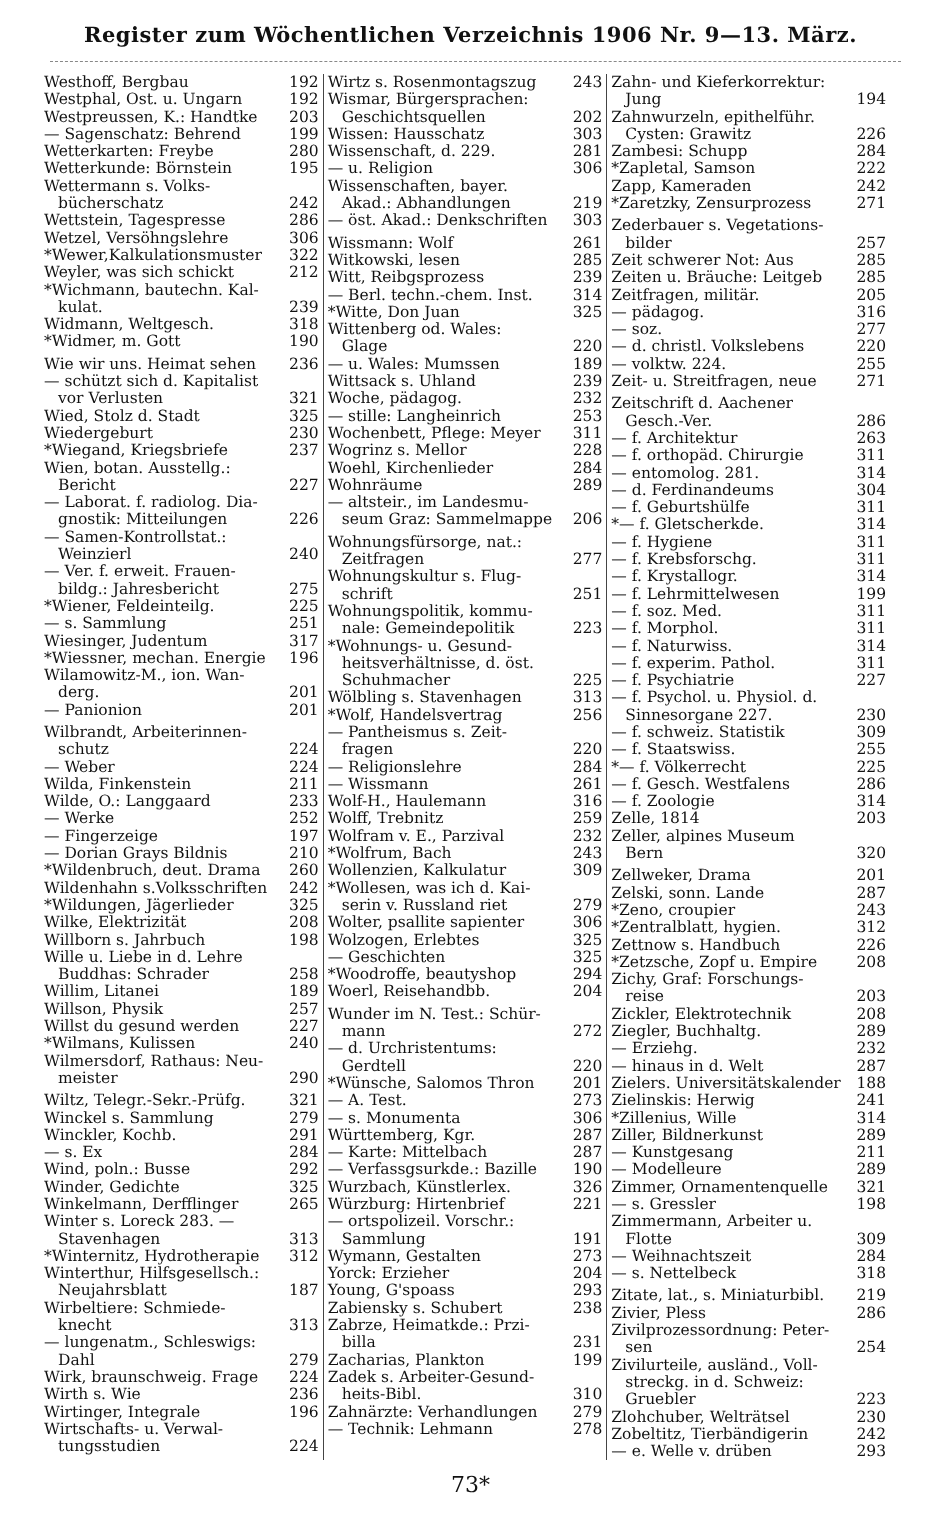Register zum Wöchentlichen Verzeichnis 1906 Nr. 9—13. März.
Westhoff, Bergbau 192
Westphal, Ost. u. Ungarn 192
Westpreussen, K.: Handtke 203
— Sagenschatz: Behrend 199
Wetterkarten: Freybe 280
Wetterkunde: Börnstein 195
Wettermann s. Volks-
bücherschatz 242
Wettstein, Tagespresse 286
Wetzel, Versöhngslehre 306
*Wewer,Kalkulationsmuster 322
Weyler, was sich schickt 212
*Wichmann, bautechn. Kal-
kulat. 239
Widmann, Weltgesch. 318
*Widmer, m. Gott 190
Wie wir uns. Heimat sehen 236
— schützt sich d. Kapitalist
vor Verlusten 321
Wied, Stolz d. Stadt 325
Wiedergeburt 230
*Wiegand, Kriegsbriefe 237
Wien, botan. Ausstellg.:
Bericht 227
— Laborat. f. radiolog. Dia-
gnostik: Mitteilungen 226
— Samen-Kontrollstat.:
Weinzierl 240
— Ver. f. erweit. Frauen-
bildg.: Jahresbericht 275
*Wiener, Feldeinteilg. 225
— s. Sammlung 251
Wiesinger, Judentum 317
*Wiessner, mechan. Energie 196
Wilamowitz-M., ion. Wan-
derg. 201
— Panionion 201
Wilbrandt, Arbeiterinnen-
schutz 224
— Weber 224
Wilda, Finkenstein 211
Wilde, O.: Langgaard 233
— Werke 252
— Fingerzeige 197
— Dorian Grays Bildnis 210
*Wildenbruch, deut. Drama 260
Wildenhahn s.Volksschriften 242
*Wildungen, Jägerlieder 325
Wilke, Elektrizität 208
Willborn s. Jahrbuch 198
Wille u. Liebe in d. Lehre
Buddhas: Schrader 258
Willim, Litanei 189
Willson, Physik 257
Willst du gesund werden 227
*Wilmans, Kulissen 240
Wilmersdorf, Rathaus: Neu-
meister 290
Wiltz, Telegr.-Sekr.-Prüfg. 321
Winckel s. Sammlung 279
Winckler, Kochb. 291
— s. Ex 284
Wind, poln.: Busse 292
Winder, Gedichte 325
Winkelmann, Derfflinger 265
Winter s. Loreck 283. —
Stavenhagen 313
*Winternitz, Hydrotherapie 312
Winterthur, Hilfsgesellsch.:
Neujahrsblatt 187
Wirbeltiere: Schmiede-
knecht 313
— lungenatm., Schleswigs:
Dahl 279
Wirk, braunschweig. Frage 224
Wirth s. Wie 236
Wirtinger, Integrale 196
Wirtschafts- u. Verwal-
tungsstudien 224
Wirtz s. Rosenmontagszug 243
Wismar, Bürgersprachen:
Geschichtsquellen 202
Wissen: Hausschatz 303
Wissenschaft, d. 229. 281
— u. Religion 306
Wissenschaften, bayer.
Akad.: Abhandlungen 219
— öst. Akad.: Denkschriften 303
Wissmann: Wolf 261
Witkowski, lesen 285
Witt, Reibgsprozess 239
— Berl. techn.-chem. Inst. 314
*Witte, Don Juan 325
Wittenberg od. Wales:
Glage 220
— u. Wales: Mumssen 189
Wittsack s. Uhland 239
Woche, pädagog. 232
— stille: Langheinrich 253
Wochenbett, Pflege: Meyer 311
Wogrinz s. Mellor 228
Woehl, Kirchenlieder 284
Wohnräume 289
— altsteir., im Landesmu-
seum Graz: Sammelmappe 206
Wohnungsfürsorge, nat.:
Zeitfragen 277
Wohnungskultur s. Flug-
schrift 251
Wohnungspolitik, kommu-
nale: Gemeindepolitik 223
*Wohnungs- u. Gesund-
heitsverhältnisse, d. öst.
Schuhmacher 225
Wölbling s. Stavenhagen 313
*Wolf, Handelsvertrag 256
— Pantheismus s. Zeit-
fragen 220
— Religionslehre 284
— Wissmann 261
Wolf-H., Haulemann 316
Wolff, Trebnitz 259
Wolfram v. E., Parzival 232
*Wolfrum, Bach 243
Wollenzien, Kalkulatur 309
*Wollesen, was ich d. Kai-
serin v. Russland riet 279
Wolter, psallite sapienter 306
Wolzogen, Erlebtes 325
— Geschichten 325
*Woodroffe, beautyshop 294
Woerl, Reisehandbb. 204
Wunder im N. Test.: Schür-
mann 272
— d. Urchristentums:
Gerdtell 220
*Wünsche, Salomos Thron 201
— A. Test. 273
— s. Monumenta 306
Württemberg, Kgr. 287
— Karte: Mittelbach 287
— Verfassgsurkde.: Bazille 190
Wurzbach, Künstlerlex. 326
Würzburg: Hirtenbrief 221
— ortspolizeil. Vorschr.:
Sammlung 191
Wymann, Gestalten 273
Yorck: Erzieher 204
Young, G'spoass 293
Zabiensky s. Schubert 238
Zabrze, Heimatkde.: Przi-
billa 231
Zacharias, Plankton 199
Zadek s. Arbeiter-Gesund-
heits-Bibl. 310
Zahnärzte: Verhandlungen 279
— Technik: Lehmann 278
Zahn- und Kieferkorrektur:
Jung 194
Zahnwurzeln, epithelführ.
Cysten: Grawitz 226
Zambesi: Schupp 284
*Zapletal, Samson 222
Zapp, Kameraden 242
*Zaretzky, Zensurprozess 271
Zederbauer s. Vegetations-
bilder 257
Zeit schwerer Not: Aus 285
Zeiten u. Bräuche: Leitgeb 285
Zeitfragen, militär. 205
— pädagog. 316
— soz. 277
— d. christl. Volkslebens 220
— volktw. 224. 255
Zeit- u. Streitfragen, neue 271
Zeitschrift d. Aachener
Gesch.-Ver. 286
— f. Architektur 263
— f. orthopäd. Chirurgie 311
— entomolog. 281. 314
— d. Ferdinandeums 304
— f. Geburtshülfe 311
*— f. Gletscherkde. 314
— f. Hygiene 311
— f. Krebsforschg. 311
— f. Krystallogr. 314
— f. Lehrmittelwesen 199
— f. soz. Med. 311
— f. Morphol. 311
— f. Naturwiss. 314
— f. experim. Pathol. 311
— f. Psychiatrie 227
— f. Psychol. u. Physiol. d.
Sinnesorgane 227. 230
— f. schweiz. Statistik 309
— f. Staatswiss. 255
*— f. Völkerrecht 225
— f. Gesch. Westfalens 286
— f. Zoologie 314
Zelle, 1814 203
Zeller, alpines Museum
Bern 320
Zellweker, Drama 201
Zelski, sonn. Lande 287
*Zeno, croupier 243
*Zentralblatt, hygien. 312
Zettnow s. Handbuch 226
*Zetzsche, Zopf u. Empire 208
Zichy, Graf: Forschungs-
reise 203
Zickler, Elektrotechnik 208
Ziegler, Buchhaltg. 289
— Erziehg. 232
— hinaus in d. Welt 287
Zielers. Universitätskalender 188
Zielinskis: Herwig 241
*Zillenius, Wille 314
Ziller, Bildnerkunst 289
— Kunstgesang 211
— Modelleure 289
Zimmer, Ornamentenquelle 321
— s. Gressler 198
Zimmermann, Arbeiter u.
Flotte 309
— Weihnachtszeit 284
— s. Nettelbeck 318
Zitate, lat., s. Miniaturbibl. 219
Zivier, Pless 286
Zivilprozessordnung: Peter-
sen 254
Zivilurteile, ausländ., Voll-
streckg. in d. Schweiz:
Gruebler 223
Zlohchuber, Welträtsel 230
Zobeltitz, Tierbändigerin 242
— e. Welle v. drüben 293
73*